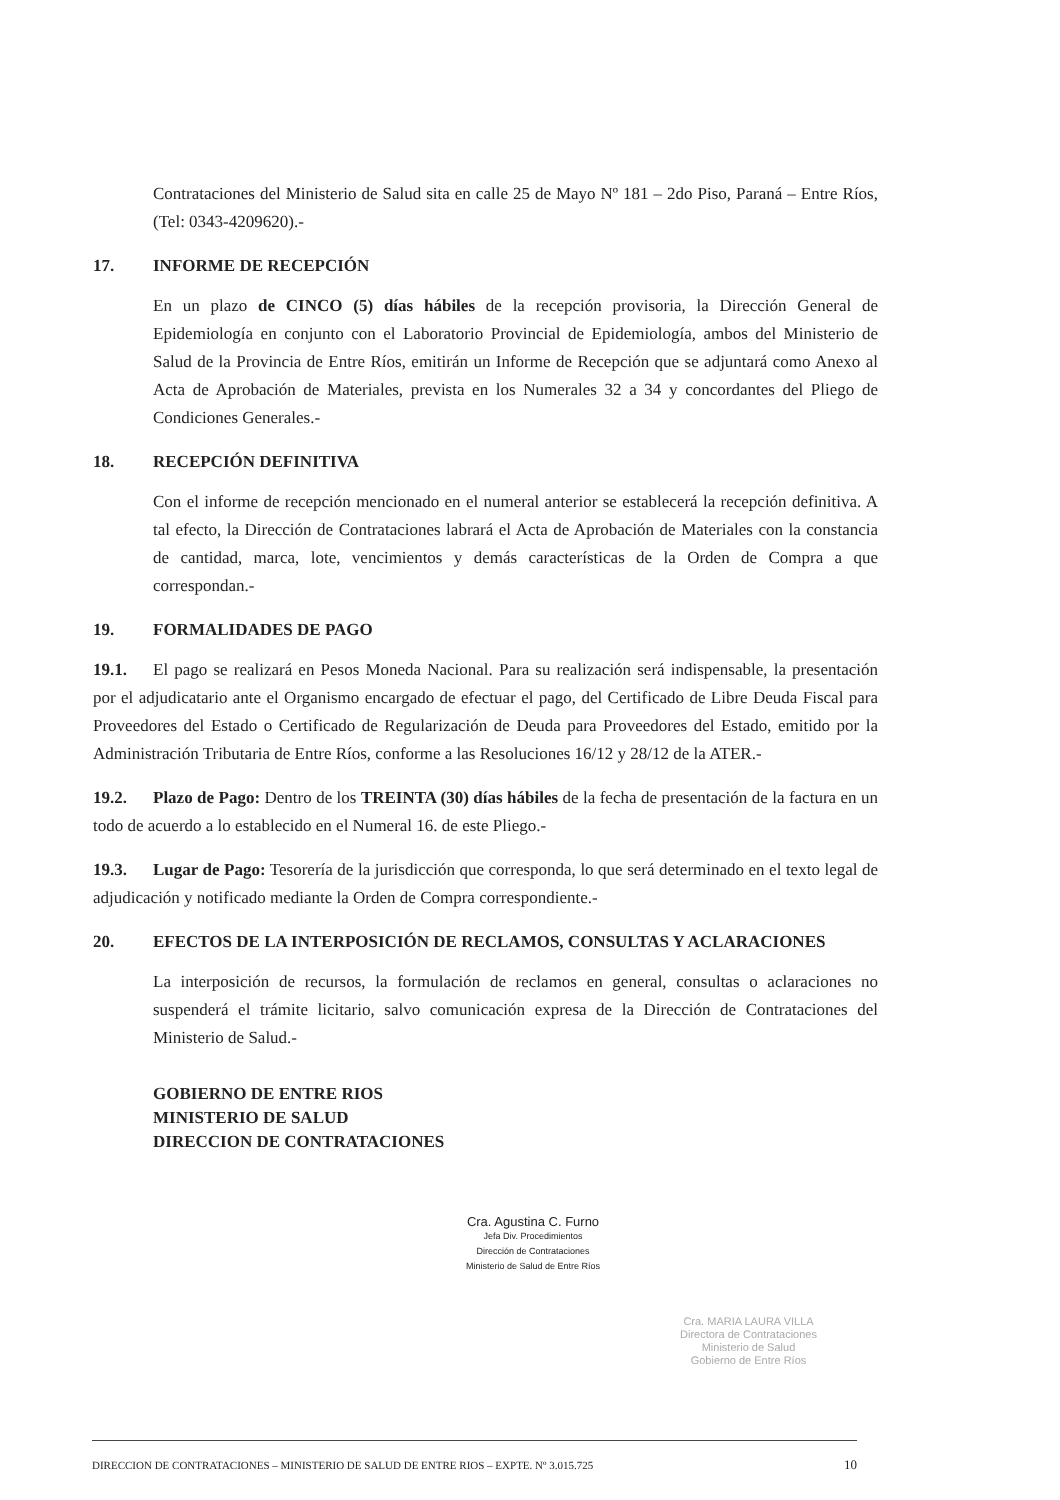Contrataciones del Ministerio de Salud sita en calle 25 de Mayo Nº 181 – 2do Piso, Paraná – Entre Ríos, (Tel: 0343-4209620).-
17. INFORME DE RECEPCIÓN
En un plazo de CINCO (5) días hábiles de la recepción provisoria, la Dirección General de Epidemiología en conjunto con el Laboratorio Provincial de Epidemiología, ambos del Ministerio de Salud de la Provincia de Entre Ríos, emitirán un Informe de Recepción que se adjuntará como Anexo al Acta de Aprobación de Materiales, prevista en los Numerales 32 a 34 y concordantes del Pliego de Condiciones Generales.-
18. RECEPCIÓN DEFINITIVA
Con el informe de recepción mencionado en el numeral anterior se establecerá la recepción definitiva. A tal efecto, la Dirección de Contrataciones labrará el Acta de Aprobación de Materiales con la constancia de cantidad, marca, lote, vencimientos y demás características de la Orden de Compra a que correspondan.-
19. FORMALIDADES DE PAGO
19.1. El pago se realizará en Pesos Moneda Nacional. Para su realización será indispensable, la presentación por el adjudicatario ante el Organismo encargado de efectuar el pago, del Certificado de Libre Deuda Fiscal para Proveedores del Estado o Certificado de Regularización de Deuda para Proveedores del Estado, emitido por la Administración Tributaria de Entre Ríos, conforme a las Resoluciones 16/12 y 28/12 de la ATER.-
19.2. Plazo de Pago: Dentro de los TREINTA (30) días hábiles de la fecha de presentación de la factura en un todo de acuerdo a lo establecido en el Numeral 16. de este Pliego.-
19.3. Lugar de Pago: Tesorería de la jurisdicción que corresponda, lo que será determinado en el texto legal de adjudicación y notificado mediante la Orden de Compra correspondiente.-
20. EFECTOS DE LA INTERPOSICIÓN DE RECLAMOS, CONSULTAS Y ACLARACIONES
La interposición de recursos, la formulación de reclamos en general, consultas o aclaraciones no suspenderá el trámite licitario, salvo comunicación expresa de la Dirección de Contrataciones del Ministerio de Salud.-
GOBIERNO DE ENTRE RIOS
MINISTERIO DE SALUD
DIRECCION DE CONTRATACIONES
Cra. Agustina C. Furno
Jefa Div. Procedimientos
Dirección de Contrataciones
Ministerio de Salud de Entre Ríos
Cra. MARIA LAURA VILLA
Directora de Contrataciones
Ministerio de Salud
Gobierno de Entre Ríos
DIRECCION DE CONTRATACIONES – MINISTERIO DE SALUD DE ENTRE RIOS – EXPTE. Nº 3.015.725 10